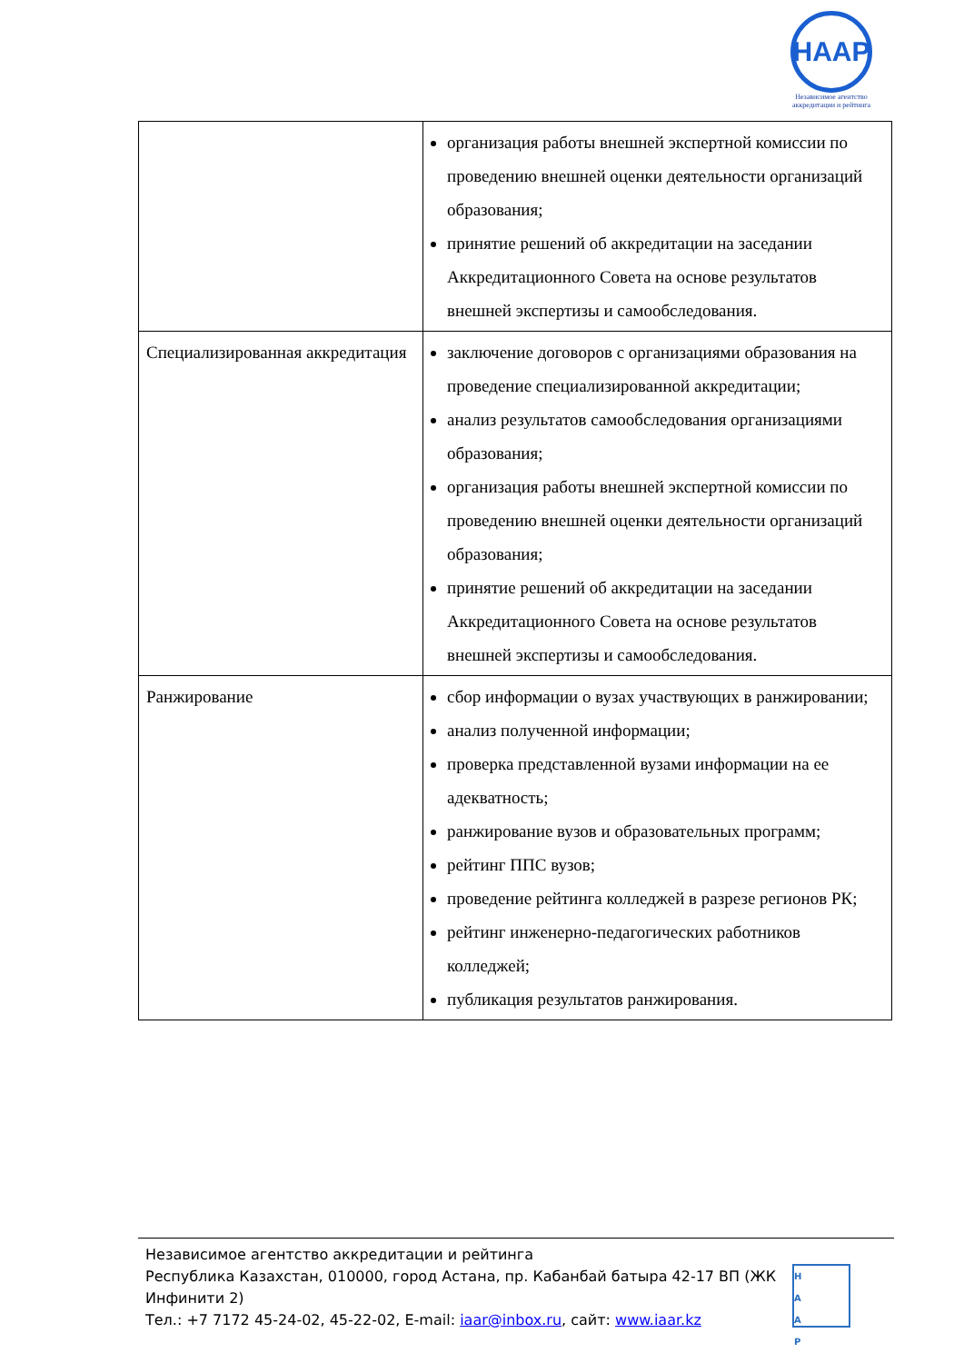HAAP
Независимое агентство аккредитации и рейтинга
| | организация работы внешней экспертной комиссии по проведению внешней оценки деятельности организаций образования; принятие решений об аккредитации на заседании Аккредитационного Совета на основе результатов внешней экспертизы и самообследования. |
| Специализированная аккредитация | заключение договоров с организациями образования на проведение специализированной аккредитации; анализ результатов самообследования организациями образования; организация работы внешней экспертной комиссии по проведению внешней оценки деятельности организаций образования; принятие решений об аккредитации на заседании Аккредитационного Совета на основе результатов внешней экспертизы и самообследования. |
| Ранжирование | сбор информации о вузах участвующих в ранжировании; анализ полученной информации; проверка представленной вузами информации на ее адекватность; ранжирование вузов и образовательных программ; рейтинг ППС вузов; проведение рейтинга колледжей в разрезе регионов РК; рейтинг инженерно-педагогических работников колледжей; публикация результатов ранжирования. |
Независимое агентство аккредитации и рейтинга
Республика Казахстан, 010000, город Астана, пр. Кабанбай батыра 42-17 ВП (ЖК Инфинити 2)
Тел.: +7 7172 45-24-02, 45-22-02, E-mail: iaar@inbox.ru, сайт: www.iaar.kz
H
A
A
P